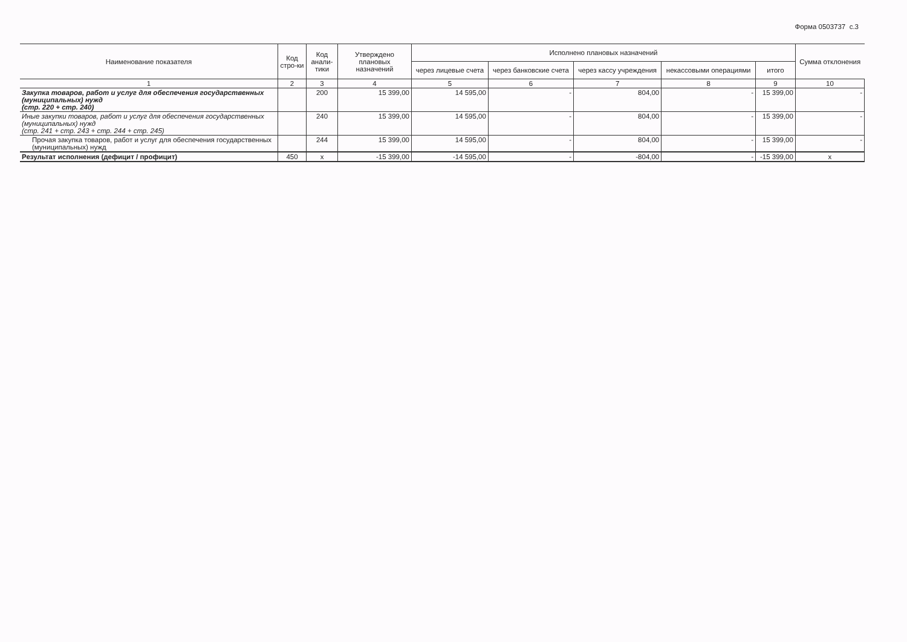Форма 0503737 с.3
| Наименование показателя | Код стро-ки | Код анали-тики | Утверждено плановых назначений | Исполнено плановых назначений | | | | | Сумма отклонения |
| --- | --- | --- | --- | --- | --- | --- | --- | --- | --- |
| | | | | через лицевые счета | через банковские счета | через кассу учреждения | некассовыми операциями | итого | |
| 1 | 2 | 3 | 4 | 5 | 6 | 7 | 8 | 9 | 10 |
| Закупка товаров, работ и услуг для обеспечения государственных (муниципальных) нужд (стр. 220 + стр. 240) | | 200 | 15 399,00 | 14 595,00 | - | 804,00 | - | 15 399,00 | - |
| Иные закупки товаров, работ и услуг для обеспечения государственных (муниципальных) нужд (стр. 241 + стр. 243 + стр. 244 + стр. 245) | | 240 | 15 399,00 | 14 595,00 | - | 804,00 | - | 15 399,00 | - |
| Прочая закупка товаров, работ и услуг для обеспечения государственных (муниципальных) нужд | | 244 | 15 399,00 | 14 595,00 | - | 804,00 | - | 15 399,00 | - |
| Результат исполнения (дефицит / профицит) | 450 | x | -15 399,00 | -14 595,00 | - | -804,00 | - | -15 399,00 | x |